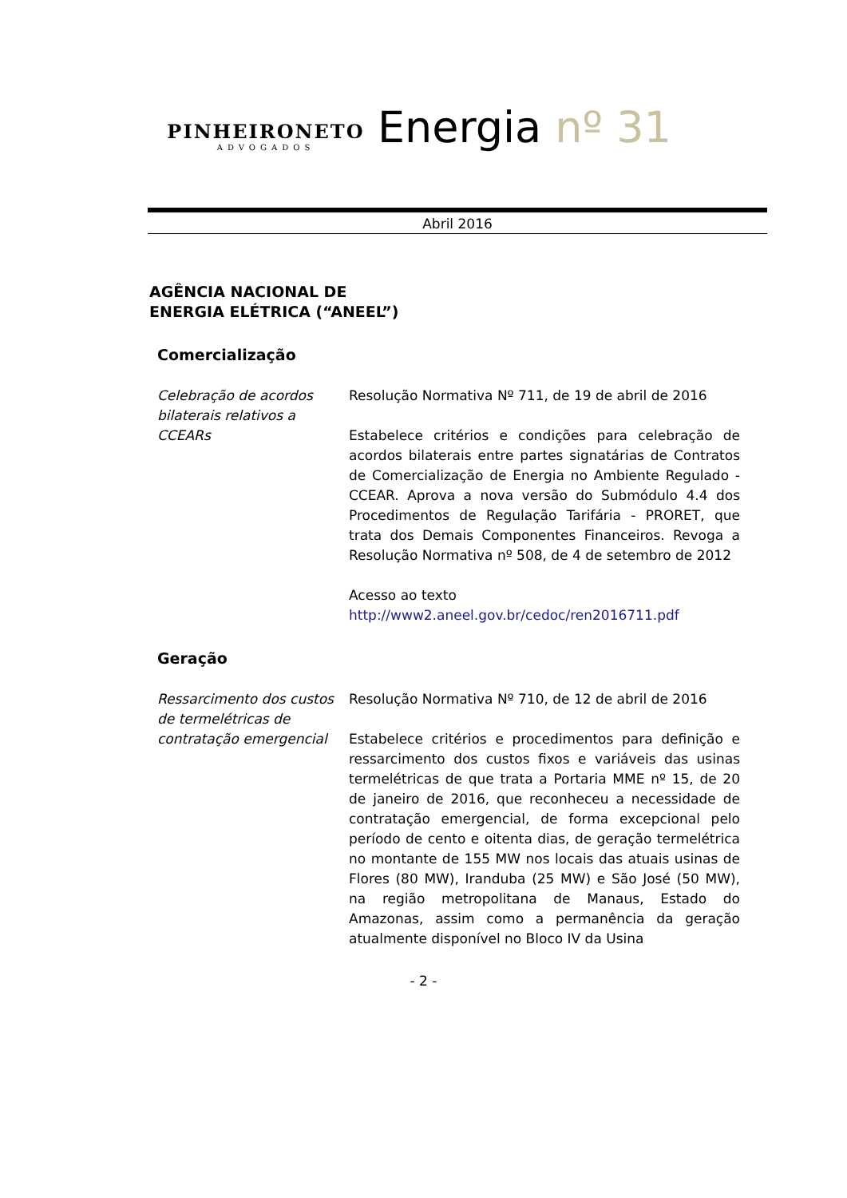PINHEIRONETO
ADVOGADOS
Energia nº 31
Abril 2016
AGÊNCIA NACIONAL DE
ENERGIA ELÉTRICA (“ANEEL”)
Comercialização
Celebração de acordos bilaterais relativos a CCEARs
Resolução Normativa Nº 711, de 19 de abril de 2016
Estabelece critérios e condições para celebração de acordos bilaterais entre partes signatárias de Contratos de Comercialização de Energia no Ambiente Regulado - CCEAR. Aprova a nova versão do Submódulo 4.4 dos Procedimentos de Regulação Tarifária - PRORET, que trata dos Demais Componentes Financeiros. Revoga a Resolução Normativa nº 508, de 4 de setembro de 2012
Acesso ao texto
http://www2.aneel.gov.br/cedoc/ren2016711.pdf
Geração
Ressarcimento dos custos de termelétricas de contratação emergencial
Resolução Normativa Nº 710, de 12 de abril de 2016
Estabelece critérios e procedimentos para definição e ressarcimento dos custos fixos e variáveis das usinas termelétricas de que trata a Portaria MME nº 15, de 20 de janeiro de 2016, que reconheceu a necessidade de contratação emergencial, de forma excepcional pelo período de cento e oitenta dias, de geração termelétrica no montante de 155 MW nos locais das atuais usinas de Flores (80 MW), Iranduba (25 MW) e São José (50 MW), na região metropolitana de Manaus, Estado do Amazonas, assim como a permanência da geração atualmente disponível no Bloco IV da Usina
- 2 -